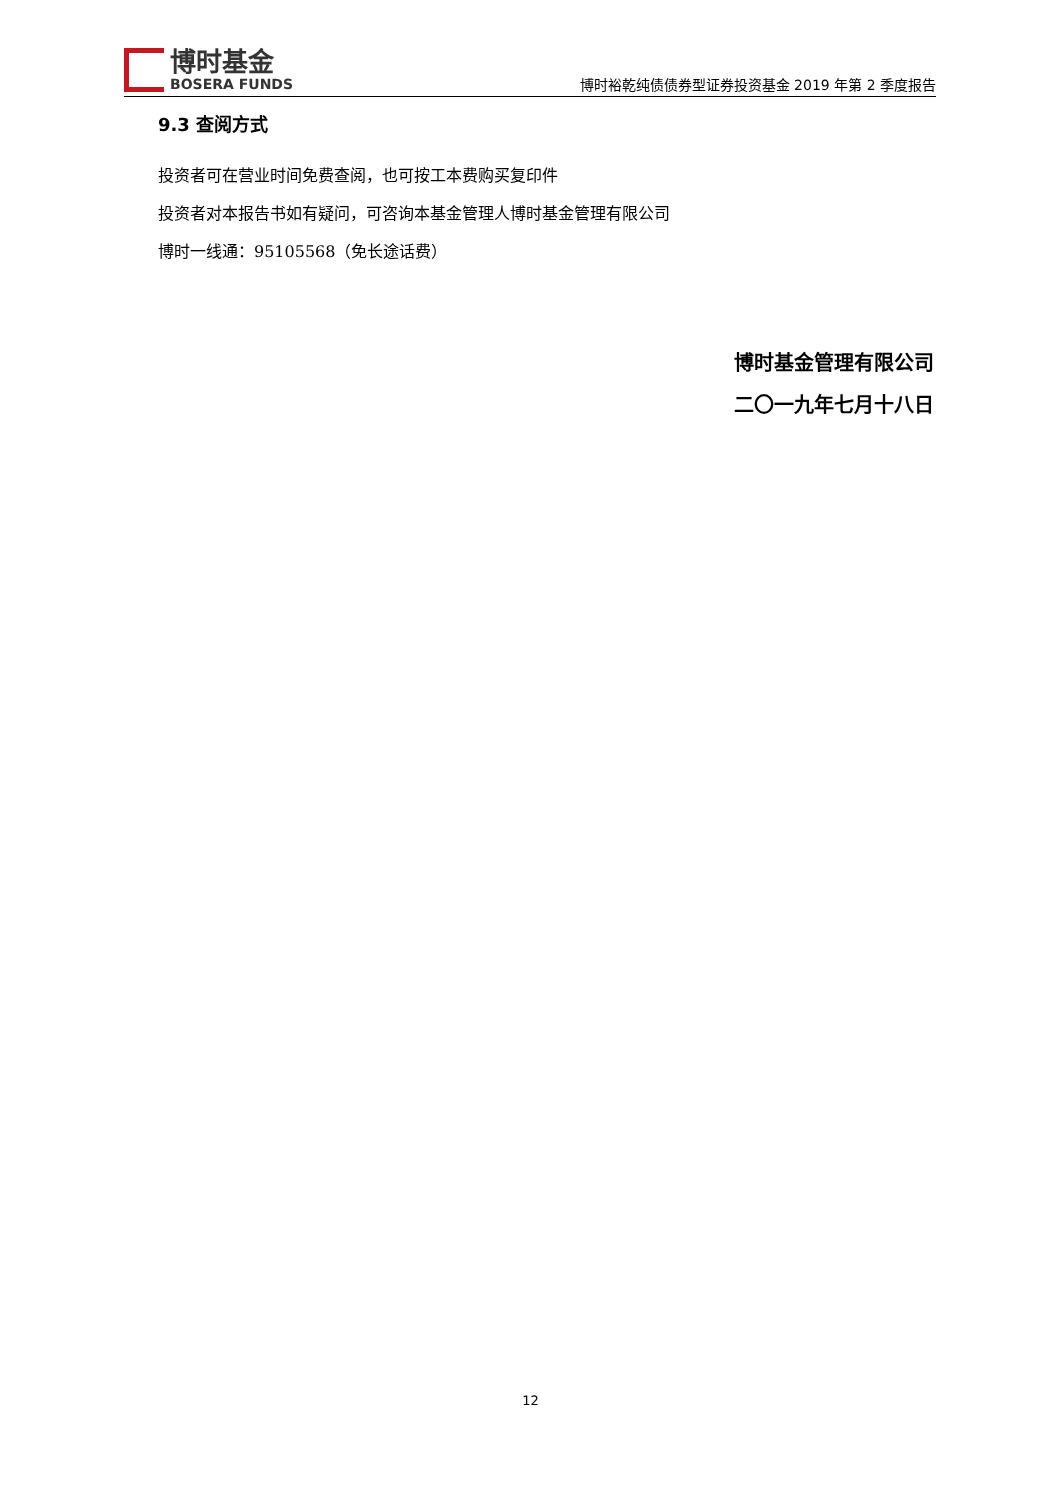博时基金
BOSERA FUNDS
博时裕乾纯债债券型证券投资基金 2019 年第 2 季度报告
9.3 查阅方式
投资者可在营业时间免费查阅，也可按工本费购买复印件
投资者对本报告书如有疑问，可咨询本基金管理人博时基金管理有限公司
博时一线通：95105568（免长途话费）
博时基金管理有限公司
二〇一九年七月十八日
12